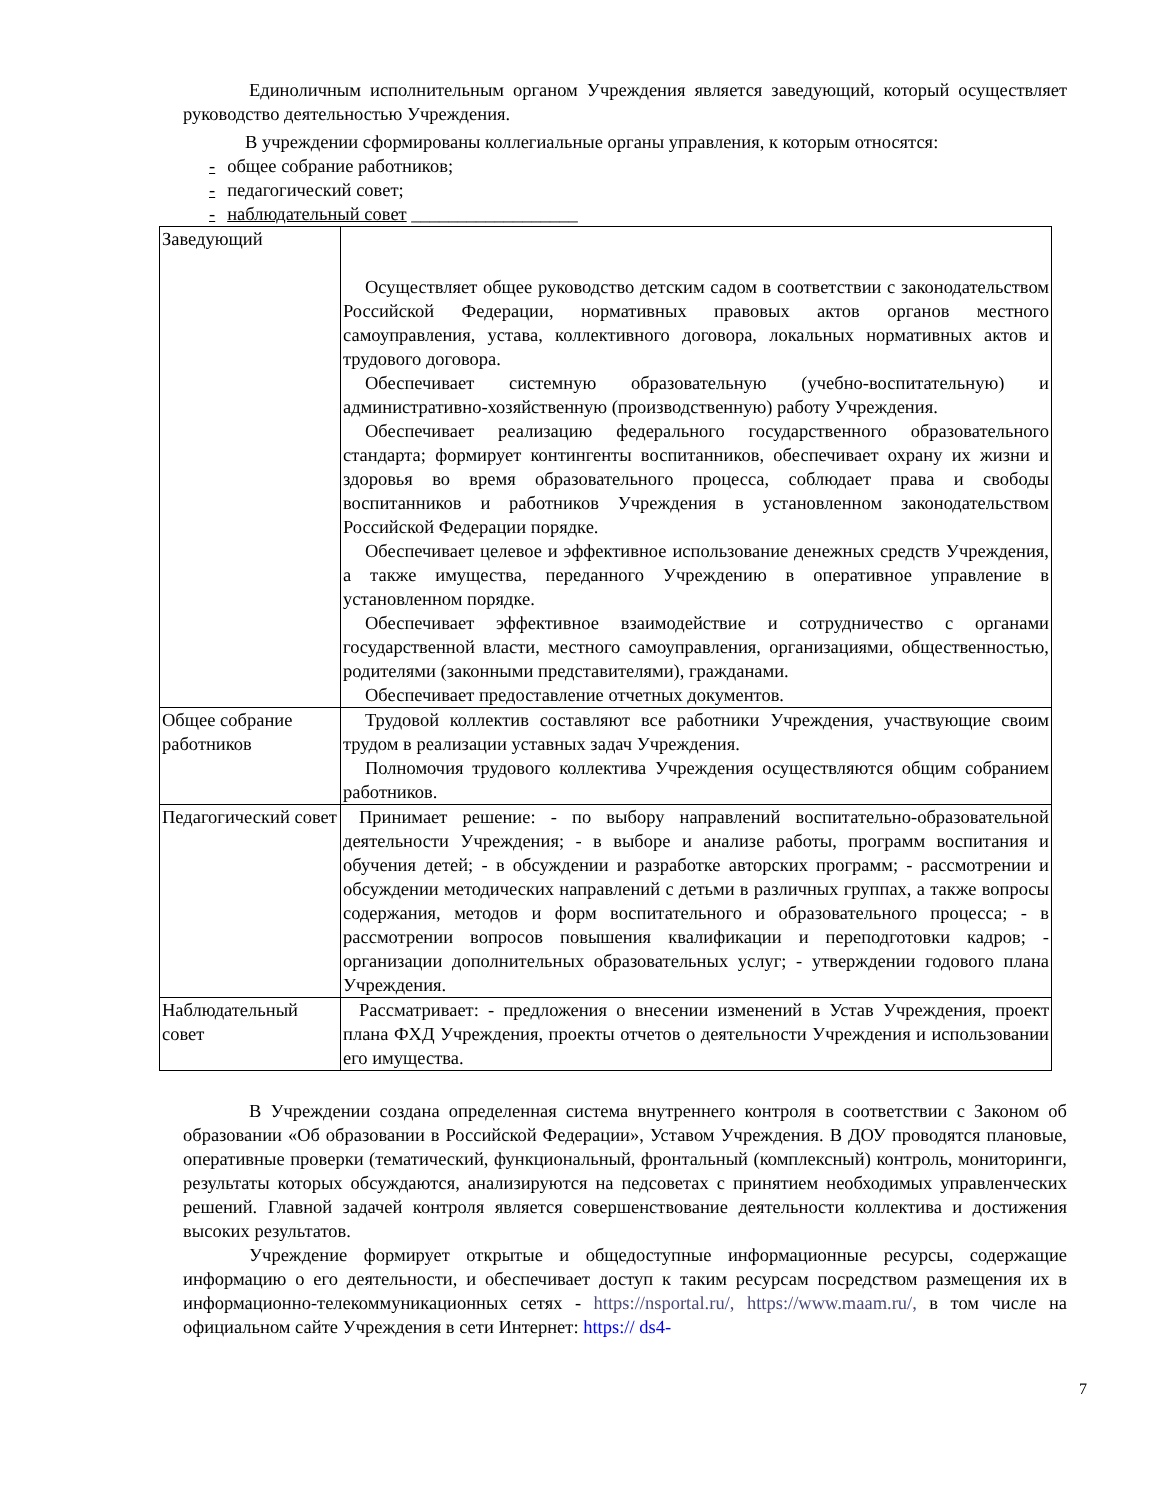Единоличным исполнительным органом Учреждения является заведующий, который осуществляет руководство деятельностью Учреждения.
В учреждении сформированы коллегиальные органы управления, к которым относятся:
- общее собрание работников;
- педагогический совет;
- наблюдательный совет __________________
| Заведующий | Осуществляет общее руководство детским садом в соответствии с законодательством Российской Федерации, нормативных правовых актов органов местного самоуправления, устава, коллективного договора, локальных нормативных актов и трудового договора. Обеспечивает системную образовательную (учебно-воспитательную) и административно-хозяйственную (производственную) работу Учреждения. Обеспечивает реализацию федерального государственного образовательного стандарта; формирует контингенты воспитанников, обеспечивает охрану их жизни и здоровья во время образовательного процесса, соблюдает права и свободы воспитанников и работников Учреждения в установленном законодательством Российской Федерации порядке. Обеспечивает целевое и эффективное использование денежных средств Учреждения, а также имущества, переданного Учреждению в оперативное управление в установленном порядке. Обеспечивает эффективное взаимодействие и сотрудничество с органами государственной власти, местного самоуправления, организациями, общественностью, родителями (законными представителями), гражданами. Обеспечивает предоставление отчетных документов. |
| Общее собрание работников | Трудовой коллектив составляют все работники Учреждения, участвующие своим трудом в реализации уставных задач Учреждения. Полномочия трудового коллектива Учреждения осуществляются общим собранием работников. |
| Педагогический совет | Принимает решение: - по выбору направлений воспитательно-образовательной деятельности Учреждения; - в выборе и анализе работы, программ воспитания и обучения детей; - в обсуждении и разработке авторских программ; - рассмотрении и обсуждении методических направлений с детьми в различных группах, а также вопросы содержания, методов и форм воспитательного и образовательного процесса; - в рассмотрении вопросов повышения квалификации и переподготовки кадров; - организации дополнительных образовательных услуг; - утверждении годового плана Учреждения. |
| Наблюдательный совет | Рассматривает: - предложения о внесении изменений в Устав Учреждения, проект плана ФХД Учреждения, проекты отчетов о деятельности Учреждения и использовании его имущества. |
В Учреждении создана определенная система внутреннего контроля в соответствии с Законом об образовании «Об образовании в Российской Федерации», Уставом Учреждения. В ДОУ проводятся плановые, оперативные проверки (тематический, функциональный, фронтальный (комплексный) контроль, мониторинги, результаты которых обсуждаются, анализируются на педсоветах с принятием необходимых управленческих решений. Главной задачей контроля является совершенствование деятельности коллектива и достижения высоких результатов.
Учреждение формирует открытые и общедоступные информационные ресурсы, содержащие информацию о его деятельности, и обеспечивает доступ к таким ресурсам посредством размещения их в информационно-телекоммуникационных сетях - https://nsportal.ru/, https://www.maam.ru/, в том числе на официальном сайте Учреждения в сети Интернет: https:// ds4-
7